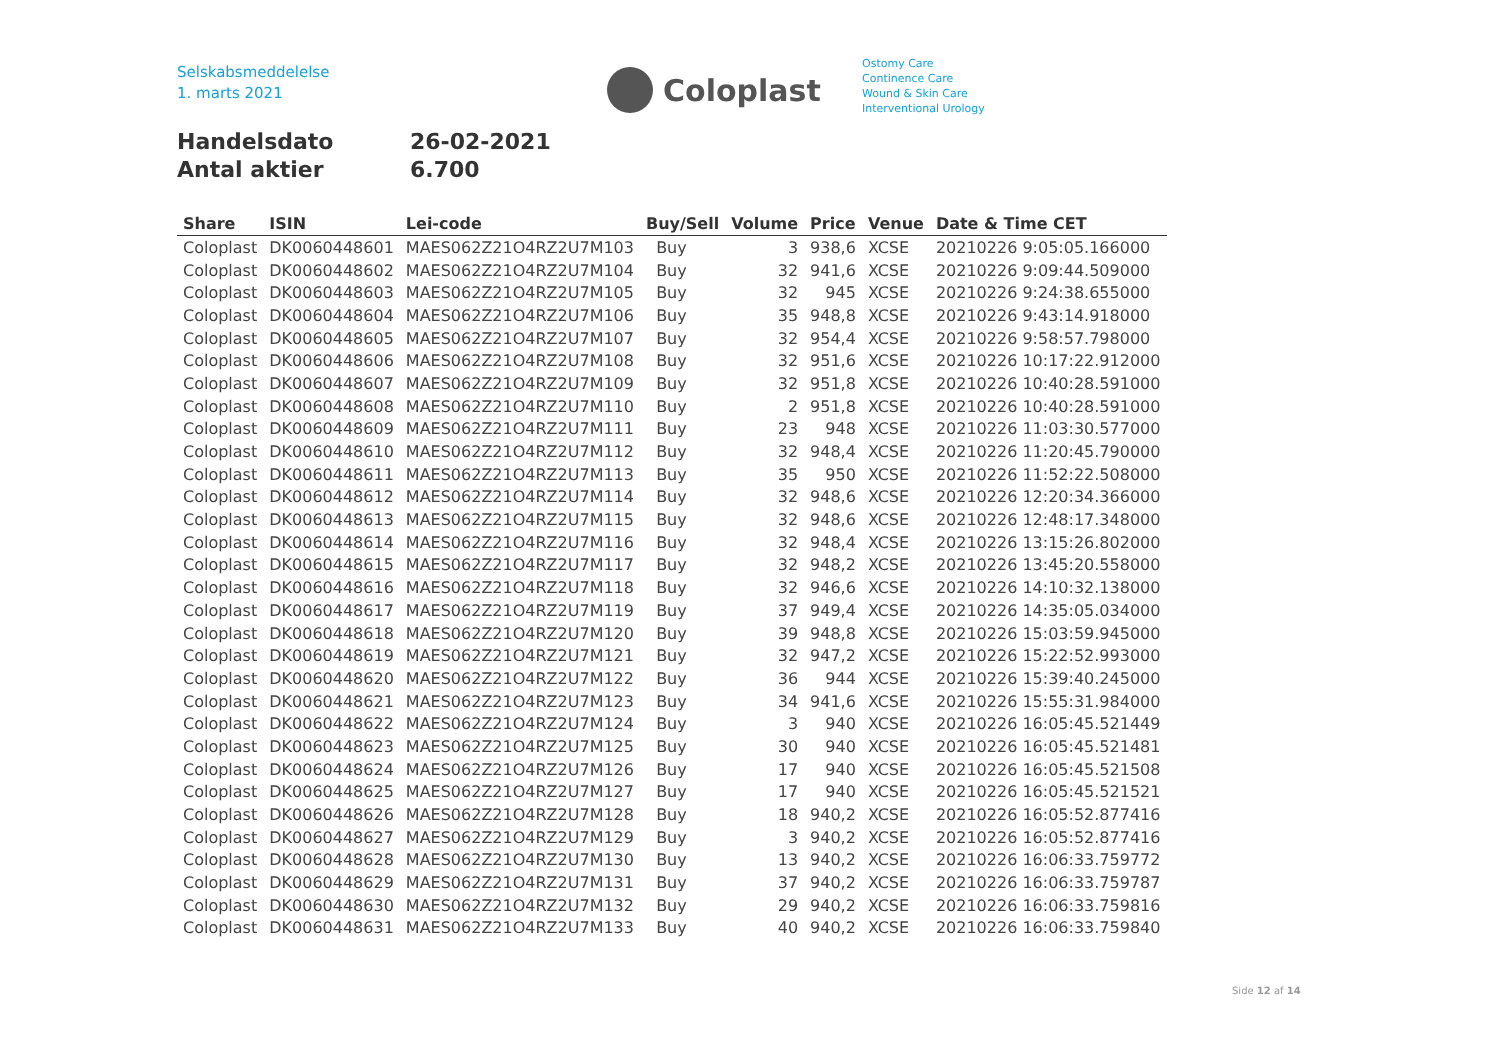Selskabsmeddelelse
1. marts 2021
Coloplast
Ostomy Care
Continence Care
Wound & Skin Care
Interventional Urology
Handelsdato 26-02-2021
Antal aktier 6.700
| Share | ISIN | Lei-code | Buy/Sell | Volume | Price | Venue | Date & Time CET |
| --- | --- | --- | --- | --- | --- | --- | --- |
| Coloplast | DK0060448601 | MAES062Z21O4RZ2U7M103 | Buy | 3 | 938,6 | XCSE | 20210226 9:05:05.166000 |
| Coloplast | DK0060448602 | MAES062Z21O4RZ2U7M104 | Buy | 32 | 941,6 | XCSE | 20210226 9:09:44.509000 |
| Coloplast | DK0060448603 | MAES062Z21O4RZ2U7M105 | Buy | 32 | 945 | XCSE | 20210226 9:24:38.655000 |
| Coloplast | DK0060448604 | MAES062Z21O4RZ2U7M106 | Buy | 35 | 948,8 | XCSE | 20210226 9:43:14.918000 |
| Coloplast | DK0060448605 | MAES062Z21O4RZ2U7M107 | Buy | 32 | 954,4 | XCSE | 20210226 9:58:57.798000 |
| Coloplast | DK0060448606 | MAES062Z21O4RZ2U7M108 | Buy | 32 | 951,6 | XCSE | 20210226 10:17:22.912000 |
| Coloplast | DK0060448607 | MAES062Z21O4RZ2U7M109 | Buy | 32 | 951,8 | XCSE | 20210226 10:40:28.591000 |
| Coloplast | DK0060448608 | MAES062Z21O4RZ2U7M110 | Buy | 2 | 951,8 | XCSE | 20210226 10:40:28.591000 |
| Coloplast | DK0060448609 | MAES062Z21O4RZ2U7M111 | Buy | 23 | 948 | XCSE | 20210226 11:03:30.577000 |
| Coloplast | DK0060448610 | MAES062Z21O4RZ2U7M112 | Buy | 32 | 948,4 | XCSE | 20210226 11:20:45.790000 |
| Coloplast | DK0060448611 | MAES062Z21O4RZ2U7M113 | Buy | 35 | 950 | XCSE | 20210226 11:52:22.508000 |
| Coloplast | DK0060448612 | MAES062Z21O4RZ2U7M114 | Buy | 32 | 948,6 | XCSE | 20210226 12:20:34.366000 |
| Coloplast | DK0060448613 | MAES062Z21O4RZ2U7M115 | Buy | 32 | 948,6 | XCSE | 20210226 12:48:17.348000 |
| Coloplast | DK0060448614 | MAES062Z21O4RZ2U7M116 | Buy | 32 | 948,4 | XCSE | 20210226 13:15:26.802000 |
| Coloplast | DK0060448615 | MAES062Z21O4RZ2U7M117 | Buy | 32 | 948,2 | XCSE | 20210226 13:45:20.558000 |
| Coloplast | DK0060448616 | MAES062Z21O4RZ2U7M118 | Buy | 32 | 946,6 | XCSE | 20210226 14:10:32.138000 |
| Coloplast | DK0060448617 | MAES062Z21O4RZ2U7M119 | Buy | 37 | 949,4 | XCSE | 20210226 14:35:05.034000 |
| Coloplast | DK0060448618 | MAES062Z21O4RZ2U7M120 | Buy | 39 | 948,8 | XCSE | 20210226 15:03:59.945000 |
| Coloplast | DK0060448619 | MAES062Z21O4RZ2U7M121 | Buy | 32 | 947,2 | XCSE | 20210226 15:22:52.993000 |
| Coloplast | DK0060448620 | MAES062Z21O4RZ2U7M122 | Buy | 36 | 944 | XCSE | 20210226 15:39:40.245000 |
| Coloplast | DK0060448621 | MAES062Z21O4RZ2U7M123 | Buy | 34 | 941,6 | XCSE | 20210226 15:55:31.984000 |
| Coloplast | DK0060448622 | MAES062Z21O4RZ2U7M124 | Buy | 3 | 940 | XCSE | 20210226 16:05:45.521449 |
| Coloplast | DK0060448623 | MAES062Z21O4RZ2U7M125 | Buy | 30 | 940 | XCSE | 20210226 16:05:45.521481 |
| Coloplast | DK0060448624 | MAES062Z21O4RZ2U7M126 | Buy | 17 | 940 | XCSE | 20210226 16:05:45.521508 |
| Coloplast | DK0060448625 | MAES062Z21O4RZ2U7M127 | Buy | 17 | 940 | XCSE | 20210226 16:05:45.521521 |
| Coloplast | DK0060448626 | MAES062Z21O4RZ2U7M128 | Buy | 18 | 940,2 | XCSE | 20210226 16:05:52.877416 |
| Coloplast | DK0060448627 | MAES062Z21O4RZ2U7M129 | Buy | 3 | 940,2 | XCSE | 20210226 16:05:52.877416 |
| Coloplast | DK0060448628 | MAES062Z21O4RZ2U7M130 | Buy | 13 | 940,2 | XCSE | 20210226 16:06:33.759772 |
| Coloplast | DK0060448629 | MAES062Z21O4RZ2U7M131 | Buy | 37 | 940,2 | XCSE | 20210226 16:06:33.759787 |
| Coloplast | DK0060448630 | MAES062Z21O4RZ2U7M132 | Buy | 29 | 940,2 | XCSE | 20210226 16:06:33.759816 |
| Coloplast | DK0060448631 | MAES062Z21O4RZ2U7M133 | Buy | 40 | 940,2 | XCSE | 20210226 16:06:33.759840 |
Side 12 af 14